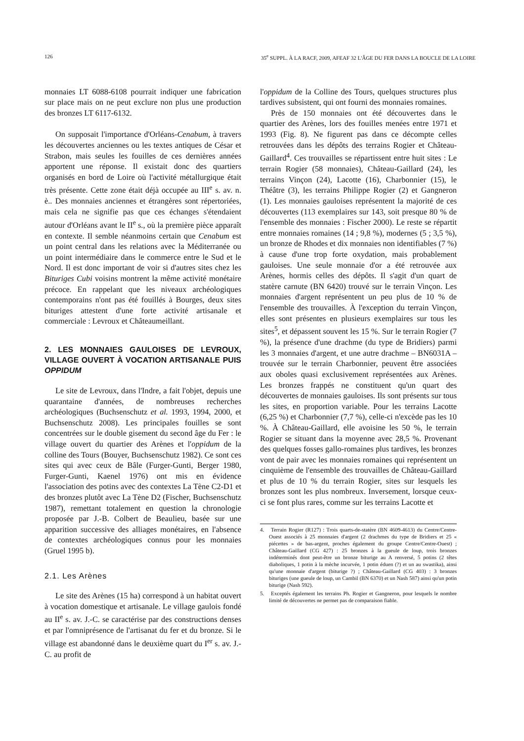126 35<sup>e</sup> SUPPL. À LA RACF, 2009, AFEAF 32 L'ÂGE DU FER DANS LA BOUCLE DE LA LOIRE
monnaies LT 6088-6108 pourrait indiquer une fabrication sur place mais on ne peut exclure non plus une production des bronzes LT 6117-6132.
On supposait l'importance d'Orléans-Cenabum, à travers les découvertes anciennes ou les textes antiques de César et Strabon, mais seules les fouilles de ces dernières années apportent une réponse. Il existait donc des quartiers organisés en bord de Loire où l'activité métallurgique était très présente. Cette zone était déjà occupée au III<sup>e</sup> s. av. n. è.. Des monnaies anciennes et étrangères sont répertoriées, mais cela ne signifie pas que ces échanges s'étendaient autour d'Orléans avant le II<sup>e</sup> s., où la première pièce apparaît en contexte. Il semble néanmoins certain que Cenabum est un point central dans les relations avec la Méditerranée ou un point intermédiaire dans le commerce entre le Sud et le Nord. Il est donc important de voir si d'autres sites chez les Bituriges Cubi voisins montrent la même activité monétaire précoce. En rappelant que les niveaux archéologiques contemporains n'ont pas été fouillés à Bourges, deux sites bituriges attestent d'une forte activité artisanale et commerciale : Levroux et Châteaumeillant.
2. LES MONNAIES GAULOISES DE LEVROUX, VILLAGE OUVERT À VOCATION ARTISANALE PUIS OPPIDUM
Le site de Levroux, dans l'Indre, a fait l'objet, depuis une quarantaine d'années, de nombreuses recherches archéologiques (Buchsenschutz et al. 1993, 1994, 2000, et Buchsenschutz 2008). Les principales fouilles se sont concentrées sur le double gisement du second âge du Fer : le village ouvert du quartier des Arènes et l'oppidum de la colline des Tours (Bouyer, Buchsenschutz 1982). Ce sont ces sites qui avec ceux de Bâle (Furger-Gunti, Berger 1980, Furger-Gunti, Kaenel 1976) ont mis en évidence l'association des potins avec des contextes La Tène C2-D1 et des bronzes plutôt avec La Tène D2 (Fischer, Buchsenschutz 1987), remettant totalement en question la chronologie proposée par J.-B. Colbert de Beaulieu, basée sur une apparition successive des alliages monétaires, en l'absence de contextes archéologiques connus pour les monnaies (Gruel 1995 b).
2.1. Les Arènes
Le site des Arènes (15 ha) correspond à un habitat ouvert à vocation domestique et artisanale. Le village gaulois fondé au II<sup>e</sup> s. av. J.-C. se caractérise par des constructions denses et par l'omniprésence de l'artisanat du fer et du bronze. Si le village est abandonné dans le deuxième quart du I<sup>er</sup> s. av. J.-C. au profit de
l'oppidum de la Colline des Tours, quelques structures plus tardives subsistent, qui ont fourni des monnaies romaines.
Près de 150 monnaies ont été découvertes dans le quartier des Arènes, lors des fouilles menées entre 1971 et 1993 (Fig. 8). Ne figurent pas dans ce décompte celles retrouvées dans les dépôts des terrains Rogier et Château-Gaillard<sup>4</sup>. Ces trouvailles se répartissent entre huit sites : Le terrain Rogier (58 monnaies), Château-Gaillard (24), les terrains Vinçon (24), Lacotte (16), Charbonnier (15), le Théâtre (3), les terrains Philippe Rogier (2) et Gangneron (1). Les monnaies gauloises représentent la majorité de ces découvertes (113 exemplaires sur 143, soit presque 80 % de l'ensemble des monnaies : Fischer 2000). Le reste se répartit entre monnaies romaines (14 ; 9,8 %), modernes (5 ; 3,5 %), un bronze de Rhodes et dix monnaies non identifiables (7 %) à cause d'une trop forte oxydation, mais probablement gauloises. Une seule monnaie d'or a été retrouvée aux Arènes, hormis celles des dépôts. Il s'agit d'un quart de statère carnute (BN 6420) trouvé sur le terrain Vinçon. Les monnaies d'argent représentent un peu plus de 10 % de l'ensemble des trouvailles. À l'exception du terrain Vinçon, elles sont présentes en plusieurs exemplaires sur tous les sites<sup>5</sup>, et dépassent souvent les 15 %. Sur le terrain Rogier (7 %), la présence d'une drachme (du type de Bridiers) parmi les 3 monnaies d'argent, et une autre drachme – BN6031A – trouvée sur le terrain Charbonnier, peuvent être associées aux oboles quasi exclusivement représentées aux Arènes. Les bronzes frappés ne constituent qu'un quart des découvertes de monnaies gauloises. Ils sont présents sur tous les sites, en proportion variable. Pour les terrains Lacotte (6,25 %) et Charbonnier (7,7 %), celle-ci n'excède pas les 10 %. À Château-Gaillard, elle avoisine les 50 %, le terrain Rogier se situant dans la moyenne avec 28,5 %. Provenant des quelques fosses gallo-romaines plus tardives, les bronzes vont de pair avec les monnaies romaines qui représentent un cinquième de l'ensemble des trouvailles de Château-Gaillard et plus de 10 % du terrain Rogier, sites sur lesquels les bronzes sont les plus nombreux. Inversement, lorsque ceux-ci se font plus rares, comme sur les terrains Lacotte et
4. Terrain Rogier (R127) : Trois quarts-de-statère (BN 4609-4613) du Centre/Centre-Ouest associés à 25 monnaies d'argent (2 drachmes du type de Bridiers et 25 « piécettes » de bas-argent, proches également du groupe Centre/Centre-Ouest) ; Château-Gaillard (CG 427) : 25 bronzes à la gueule de loup, trois bronzes indéterminés dont peut-être un bronze biturige au A renversé, 5 potins (2 têtes diaboliques, 1 potin à la mèche incurvée, 1 potin éduen (?) et un au swastika), ainsi qu'une monnaie d'argent (biturige ?) ; Château-Gaillard (CG 403) : 3 bronzes bituriges (une gueule de loup, un Cambil (BN 6370) et un Nash 587) ainsi qu'un potin biturige (Nash 592).
5. Exceptés également les terrains Ph. Rogier et Gangneron, pour lesquels le nombre limité de découvertes ne permet pas de comparaison fiable.